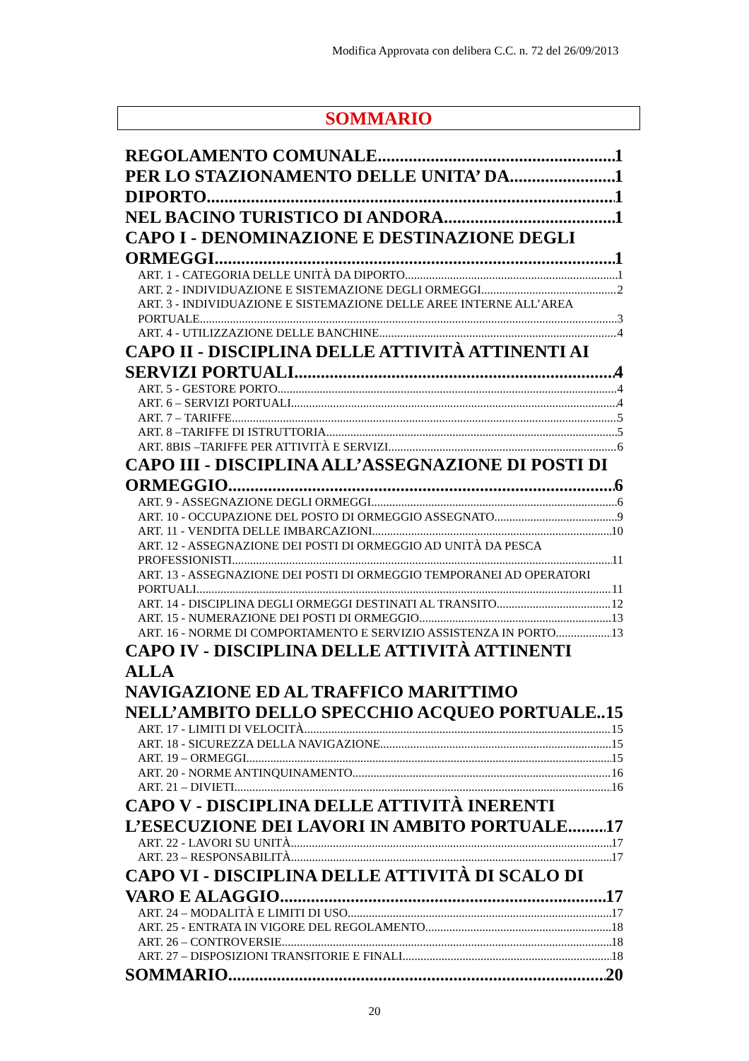Modifica Approvata con delibera C.C. n. 72 del 26/09/2013
SOMMARIO
REGOLAMENTO COMUNALE 1
PER LO STAZIONAMENTO DELLE UNITA’ DA 1
DIPORTO 1
NEL BACINO TURISTICO DI ANDORA 1
CAPO I - DENOMINAZIONE E DESTINAZIONE DEGLI
ORMEGGI 1
ART. 1 - CATEGORIA DELLE UNITÀ DA DIPORTO 1
ART. 2 - INDIVIDUAZIONE E SISTEMAZIONE DEGLI ORMEGGI 2
ART. 3 - INDIVIDUAZIONE E SISTEMAZIONE DELLE AREE INTERNE ALL’AREA
PORTUALE 3
ART. 4 - UTILIZZAZIONE DELLE BANCHINE. 4
CAPO II - DISCIPLINA DELLE ATTIVITÀ ATTINENTI AI
SERVIZI PORTUALI. 4
ART. 5 - GESTORE PORTO 4
ART. 6 – SERVIZI PORTUALI 4
ART. 7 – TARIFFE. 5
ART. 8 –TARIFFE DI ISTRUTTORIA. 5
ART. 8BIS –TARIFFE PER ATTIVITÀ E SERVIZI. 6
CAPO III - DISCIPLINA ALL’ASSEGNAZIONE DI POSTI DI
ORMEGGIO 6
ART. 9 - ASSEGNAZIONE DEGLI ORMEGGI 6
ART. 10 - OCCUPAZIONE DEL POSTO DI ORMEGGIO ASSEGNATO 9
ART. 11 - VENDITA DELLE IMBARCAZIONI 10
ART. 12 - ASSEGNAZIONE DEI POSTI DI ORMEGGIO AD UNITÀ DA PESCA
PROFESSIONISTI. 11
ART. 13 - ASSEGNAZIONE DEI POSTI DI ORMEGGIO TEMPORANEI AD OPERATORI
PORTUALI. 11
ART. 14 - DISCIPLINA DEGLI ORMEGGI DESTINATI AL TRANSITO 12
ART. 15 - NUMERAZIONE DEI POSTI DI ORMEGGIO 13
ART. 16 - NORME DI COMPORTAMENTO E SERVIZIO ASSISTENZA IN PORTO. 13
CAPO IV - DISCIPLINA DELLE ATTIVITÀ ATTINENTI ALLA
NAVIGAZIONE ED AL TRAFFICO MARITTIMO
NELL’AMBITO DELLO SPECCHIO ACQUEO PORTUALE. 15
ART. 17 - LIMITI DI VELOCITÀ 15
ART. 18 - SICUREZZA DELLA NAVIGAZIONE 15
ART. 19 – ORMEGGI 15
ART. 20 - NORME ANTINQUINAMENTO 16
ART. 21 – DIVIETI 16
CAPO V - DISCIPLINA DELLE ATTIVITÀ INERENTI
L’ESECUZIONE DEI LAVORI IN AMBITO PORTUALE 17
ART. 22 - LAVORI SU UNITÀ 17
ART. 23 – RESPONSABILITÀ 17
CAPO VI - DISCIPLINA DELLE ATTIVITÀ DI SCALO DI
VARO E ALAGGIO. 17
ART. 24 – MODALITÀ E LIMITI DI USO 17
ART. 25 - ENTRATA IN VIGORE DEL REGOLAMENTO 18
ART. 26 – CONTROVERSIE 18
ART. 27 – DISPOSIZIONI TRANSITORIE E FINALI 18
SOMMARIO 20
20